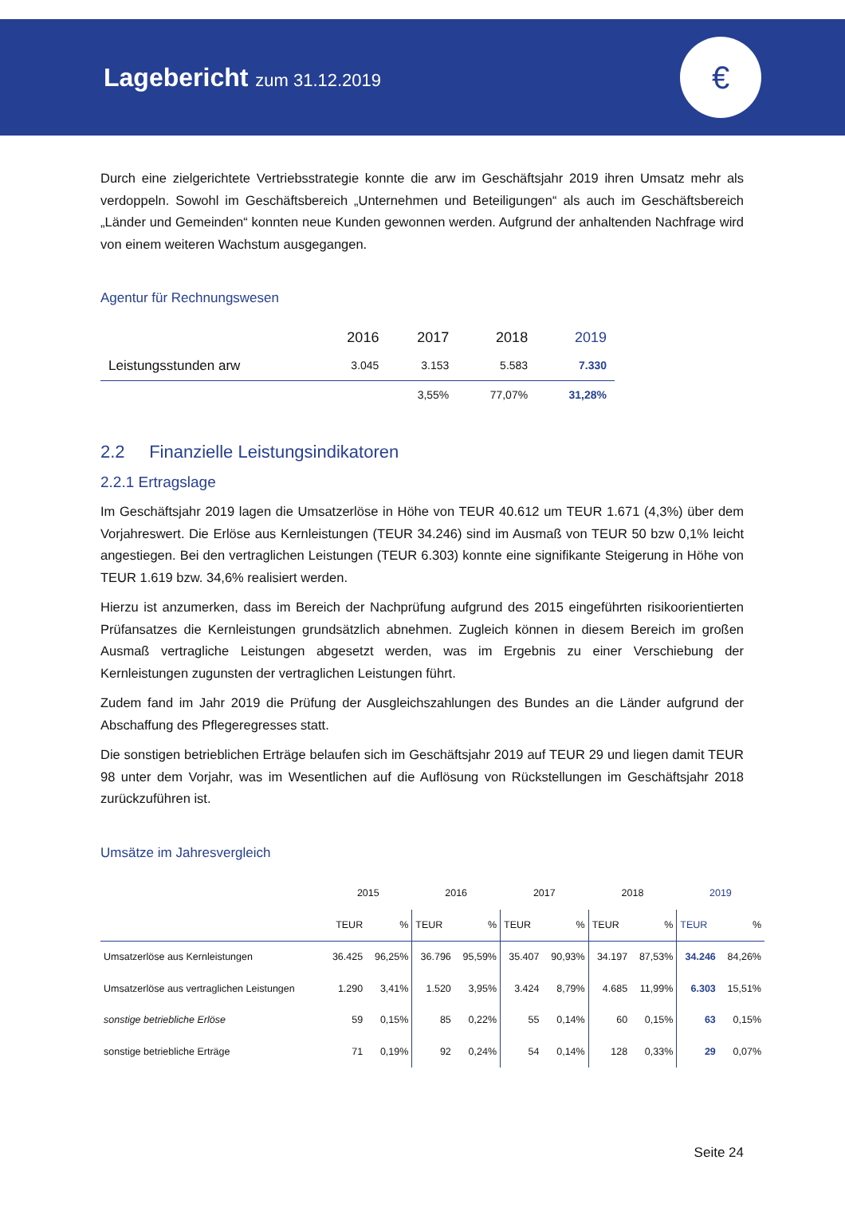Lagebericht zum 31.12.2019
€
Durch eine zielgerichtete Vertriebsstrategie konnte die arw im Geschäftsjahr 2019 ihren Umsatz mehr als verdoppeln. Sowohl im Geschäftsbereich „Unternehmen und Beteiligungen“ als auch im Geschäftsbereich „Länder und Gemeinden“ konnten neue Kunden gewonnen werden. Aufgrund der anhaltenden Nachfrage wird von einem weiteren Wachstum ausgegangen.
Agentur für Rechnungswesen
| | 2016 | 2017 | 2018 | 2019 |
| Leistungsstunden arw | 3.045 | 3.153 | 5.583 | 7.330 |
| | | 3,55% | 77,07% | 31,28% |
2.2 Finanzielle Leistungsindikatoren
2.2.1 Ertragslage
Im Geschäftsjahr 2019 lagen die Umsatzerlöse in Höhe von TEUR 40.612 um TEUR 1.671 (4,3%) über dem Vorjahreswert. Die Erlöse aus Kernleistungen (TEUR 34.246) sind im Ausmaß von TEUR 50 bzw 0,1% leicht angestiegen. Bei den vertraglichen Leistungen (TEUR 6.303) konnte eine signifikante Steigerung in Höhe von TEUR 1.619 bzw. 34,6% realisiert werden.
Hierzu ist anzumerken, dass im Bereich der Nachprüfung aufgrund des 2015 eingeführten risikoorientierten Prüfansatzes die Kernleistungen grundsätzlich abnehmen. Zugleich können in diesem Bereich im großen Ausmaß vertragliche Leistungen abgesetzt werden, was im Ergebnis zu einer Verschiebung der Kernleistungen zugunsten der vertraglichen Leistungen führt.
Zudem fand im Jahr 2019 die Prüfung der Ausgleichszahlungen des Bundes an die Länder aufgrund der Abschaffung des Pflegeregresses statt.
Die sonstigen betrieblichen Erträge belaufen sich im Geschäftsjahr 2019 auf TEUR 29 und liegen damit TEUR 98 unter dem Vorjahr, was im Wesentlichen auf die Auflösung von Rückstellungen im Geschäftsjahr 2018 zurückzuführen ist.
Umsätze im Jahresvergleich
| | 2015 | | 2016 | | 2017 | | 2018 | | 2019 | |
| --- | --- | --- | --- | --- | --- | --- | --- | --- | --- | --- |
| | TEUR | % | TEUR | % | TEUR | % | TEUR | % | TEUR | % |
| Umsatzerlöse aus Kernleistungen | 36.425 | 96,25% | 36.796 | 95,59% | 35.407 | 90,93% | 34.197 | 87,53% | 34.246 | 84,26% |
| Umsatzerlöse aus vertraglichen Leistungen | 1.290 | 3,41% | 1.520 | 3,95% | 3.424 | 8,79% | 4.685 | 11,99% | 6.303 | 15,51% |
| sonstige betriebliche Erlöse | 59 | 0,15% | 85 | 0,22% | 55 | 0,14% | 60 | 0,15% | 63 | 0,15% |
| sonstige betriebliche Erträge | 71 | 0,19% | 92 | 0,24% | 54 | 0,14% | 128 | 0,33% | 29 | 0,07% |
Seite 24